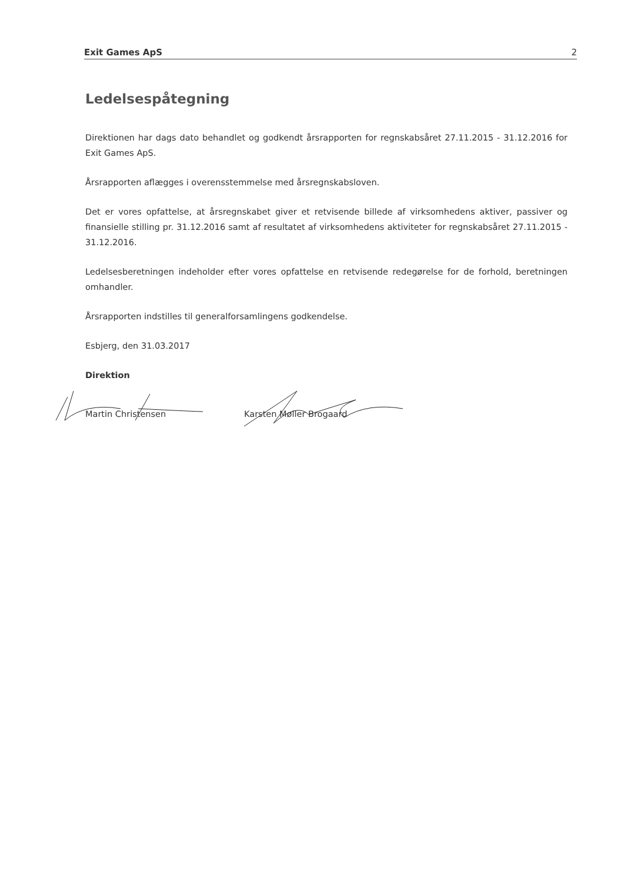Exit Games ApS 2
Ledelsespåtegning
Direktionen har dags dato behandlet og godkendt årsrapporten for regnskabsåret 27.11.2015 - 31.12.2016 for Exit Games ApS.
Årsrapporten aflægges i overensstemmelse med årsregnskabsloven.
Det er vores opfattelse, at årsregnskabet giver et retvisende billede af virksomhedens aktiver, passiver og finansielle stilling pr. 31.12.2016 samt af resultatet af virksomhedens aktiviteter for regnskabsåret 27.11.2015 - 31.12.2016.
Ledelsesberetningen indeholder efter vores opfattelse en retvisende redegørelse for de forhold, beretningen omhandler.
Årsrapporten indstilles til generalforsamlingens godkendelse.
Esbjerg, den 31.03.2017
Direktion
Martin Christensen Karsten Møller Brogaard